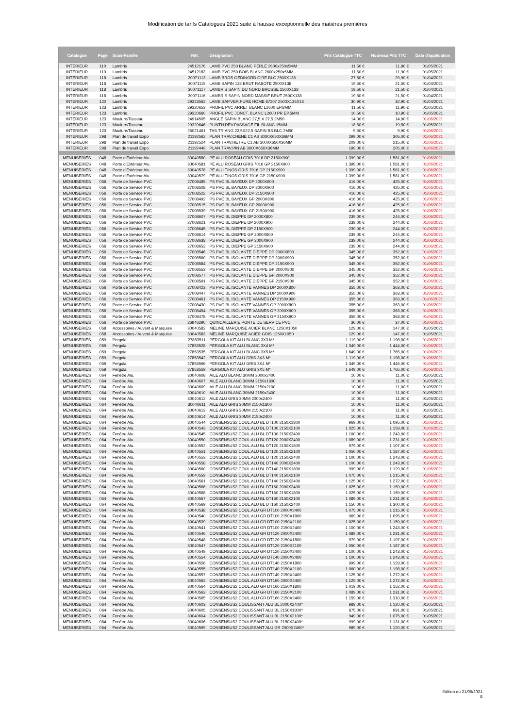Modification de tarifs Catalogues 2021 suite à hausse exceptionnelle des matières premières
| Catalogue | Page | Sous-Famille | Réf. | Désignation | Prix Catalogue TTC | Nouveau Prix TTC | Date d'application |
| --- | --- | --- | --- | --- | --- | --- | --- |
| INTERIEUR | 110 | Lambris | 24512176 | LAMB.PVC 250 BLANC PERLE 2600x250x5MM | 11,50 € | 11,90 € | 01/05/2021 |
| INTERIEUR | 110 | Lambris | 24512183 | LAMB.PVC 250 BOIS BLANC 2600x250x5MM | 11,50 € | 11,90 € | 01/05/2021 |
| INTERIEUR | 118 | Lambris | 30071113 | LAMB BROS GEDINORD CIRE BLC 2500X138 | 27,50 € | 29,90 € | 01/04/2021 |
| INTERIEUR | 118 | Lambris | 30071115 | LAMB.SAPIN 138 BRUT RABOTE 2500X138 | 19,50 € | 21,50 € | 01/04/2021 |
| INTERIEUR | 118 | Lambris | 30071117 | LAMBRIS SAPIN DU NORD BROSSE 2500X138 | 19,50 € | 21,50 € | 01/04/2021 |
| INTERIEUR | 118 | Lambris | 30071116 | LAMBRIS SAPIN NORD MASSIF BRUT 2500X138 | 19,50 € | 21,50 € | 01/04/2021 |
| INTERIEUR | 120 | Lambris | 29323562 | LAMB.SAP.VER.PURE HOME 87207 2500X135X13 | 30,90 € | 32,90 € | 01/04/2021 |
| INTERIEUR | 123 | Lambris | 29320653 | PROFIL PVC ARRET BLANC L2600 EP.8MM | 11,50 € | 11,90 € | 01/05/2021 |
| INTERIEUR | 123 | Lambris | 29320660 | PROFIL PVC JONCT. BLANC L2600 PR EP.5MM | 10,50 € | 10,90 € | 01/05/2021 |
| INTERIEUR | 123 | Moulure/Tasseau | 24914505 | ANGLE SAPIN BLANC 27,5 X 27,5 2M50 | 14,00 € | 14,90 € | 01/06/2021 |
| INTERIEUR | 123 | Moulure/Tasseau | 29320646 | PLINTH.REV.PASSAGE FIL BLANC 15MM | 18,50 € | 19,50 € | 01/05/2021 |
| INTERIEUR | 123 | Moulure/Tasseau | 26021461 | TAS.TRIANG.22,5X22,5 SAPIN BS BLC 2M50 | 9,50 € | 9,90 € | 01/06/2021 |
| INTERIEUR | 298 | Plan de travail Expo | 21192562 | PLAN TRAV.CHENE C1 AB 3000X650X36MM | 299,00 € | 305,00 € | 01/06/2021 |
| INTERIEUR | 298 | Plan de travail Expo | 21192524 | PLAN TRAV.HETRE C1 AB 3000X650X36MM | 209,00 € | 215,00 € | 01/06/2021 |
| INTERIEUR | 298 | Plan de travail Expo | 21192449 | PLAN TRAV.PIN AB 3000X650X36MM | 199,00 € | 205,00 € | 01/06/2021 |
| MENUISERIES | 048 | Porte d'Extérieur Alu. | 30040580 | PE ALU ROSEAU GRIS 7016 DP 2150X900 | 1 399,00 € | 1 581,00 € | 01/06/2021 |
| MENUISERIES | 048 | Porte d'Extérieur Alu. | 30040581 | PE ALU ROSEAU GRIS 7016 GP 2150X900 | 1 399,00 € | 1 581,00 € | 01/06/2021 |
| MENUISERIES | 048 | Porte d'Extérieur Alu. | 30040578 | PE ALU TINOS GRIS 7016 DP 2150X900 | 1 399,00 € | 1 581,00 € | 01/06/2021 |
| MENUISERIES | 048 | Porte d'Extérieur Alu. | 30040579 | PE ALU TINOS GRIS 7016 GP 2150X900 | 1 399,00 € | 1 581,00 € | 01/06/2021 |
| MENUISERIES | 056 | Porte de Service PVC | 27008485 | PS PVC BL BAYEUX DP 2000X800 | 416,00 € | 425,00 € | 01/06/2021 |
| MENUISERIES | 056 | Porte de Service PVC | 27008508 | PS PVC BL BAYEUX DP 2000X900 | 416,00 € | 425,00 € | 01/06/2021 |
| MENUISERIES | 056 | Porte de Service PVC | 27008522 | PS PVC BL BAYEUX DP 2150X900 | 416,00 € | 425,00 € | 01/06/2021 |
| MENUISERIES | 056 | Porte de Service PVC | 27008492 | PS PVC BL BAYEUX GP 2000X800 | 416,00 € | 425,00 € | 01/06/2021 |
| MENUISERIES | 056 | Porte de Service PVC | 27008515 | PS PVC BL BAYEUX GP 2000X900 | 416,00 € | 425,00 € | 01/06/2021 |
| MENUISERIES | 056 | Porte de Service PVC | 27008539 | PS PVC BL BAYEUX GP 2150X900 | 416,00 € | 425,00 € | 01/06/2021 |
| MENUISERIES | 056 | Porte de Service PVC | 27008607 | PS PVC BL DIEPPE DP 2000X800 | 239,00 € | 244,00 € | 01/06/2021 |
| MENUISERIES | 056 | Porte de Service PVC | 27008621 | PS PVC BL DIEPPE DP 2000X900 | 239,00 € | 244,00 € | 01/06/2021 |
| MENUISERIES | 056 | Porte de Service PVC | 27008645 | PS PVC BL DIEPPE DP 2150X900 | 239,00 € | 244,00 € | 01/06/2021 |
| MENUISERIES | 056 | Porte de Service PVC | 27008614 | PS PVC BL DIEPPE GP 2000X800 | 239,00 € | 244,00 € | 01/06/2021 |
| MENUISERIES | 056 | Porte de Service PVC | 27008638 | PS PVC BL DIEPPE GP 2000X900 | 239,00 € | 244,00 € | 01/06/2021 |
| MENUISERIES | 056 | Porte de Service PVC | 27008652 | PS PVC BL DIEPPE GP 2150X900 | 239,00 € | 244,00 € | 01/06/2021 |
| MENUISERIES | 056 | Porte de Service PVC | 27008546 | PS PVC BL ISOLANTE DIEPPE DP 2000X800 | 345,00 € | 352,00 € | 01/06/2021 |
| MENUISERIES | 056 | Porte de Service PVC | 27008560 | PS PVC BL ISOLANTE DIEPPE DP 2000X900 | 345,00 € | 352,00 € | 01/06/2021 |
| MENUISERIES | 056 | Porte de Service PVC | 27008584 | PS PVC BL ISOLANTE DIEPPE DP 2150X900 | 345,00 € | 352,00 € | 01/06/2021 |
| MENUISERIES | 056 | Porte de Service PVC | 27008553 | PS PVC BL ISOLANTE DIEPPE GP 2000X800 | 345,00 € | 352,00 € | 01/06/2021 |
| MENUISERIES | 056 | Porte de Service PVC | 27008577 | PS PVC BL ISOLANTE DIEPPE GP 2000X900 | 345,00 € | 352,00 € | 01/06/2021 |
| MENUISERIES | 056 | Porte de Service PVC | 27008591 | PS PVC BL ISOLANTE DIEPPE GP 2150X900 | 345,00 € | 352,00 € | 01/06/2021 |
| MENUISERIES | 056 | Porte de Service PVC | 27008423 | PS PVC BL ISOLANTE VANNES DP 2000X800 | 355,00 € | 363,00 € | 01/06/2021 |
| MENUISERIES | 056 | Porte de Service PVC | 27008447 | PS PVC BL ISOLANTE VANNES DP 2000X900 | 355,00 € | 363,00 € | 01/06/2021 |
| MENUISERIES | 056 | Porte de Service PVC | 27008461 | PS PVC BL ISOLANTE VANNES DP 2150X900 | 355,00 € | 363,00 € | 01/06/2021 |
| MENUISERIES | 056 | Porte de Service PVC | 27008430 | PS PVC BL ISOLANTE VANNES GP 2000X800 | 355,00 € | 363,00 € | 01/06/2021 |
| MENUISERIES | 056 | Porte de Service PVC | 27008454 | PS PVC BL ISOLANTE VANNES GP 2000X900 | 355,00 € | 363,00 € | 01/06/2021 |
| MENUISERIES | 056 | Porte de Service PVC | 27008478 | PS PVC BL ISOLANTE VANNES GP 2150X900 | 355,00 € | 363,00 € | 01/06/2021 |
| MENUISERIES | 056 | Porte de Service PVC | 26946290 | QUINCAILLERIE PORTE DE SERVICE PVC | 36,00 € | 37,00 € | 01/06/2021 |
| MENUISERIES | 058 | Accessoires / Auvent & Marquise | 30040582 | MELINE MARQUISE ACIER BLANC 1250X1050 | 129,00 € | 147,00 € | 01/05/2021 |
| MENUISERIES | 058 | Accessoires / Auvent & Marquise | 30040583 | MELINE MARQUISE ACIER GRIS 1250X1050 | 129,00 € | 147,00 € | 01/05/2021 |
| MENUISERIES | 059 | Pergola | 27853511 | PERGOLA KIT ALU BLANC 3X3 M* | 1 119,00 € | 1 198,00 € | 01/06/2021 |
| MENUISERIES | 059 | Pergola | 27853528 | PERGOLA KIT ALU BLANC 3X4 M* | 1 349,00 € | 1 444,00 € | 01/06/2021 |
| MENUISERIES | 059 | Pergola | 27853535 | PERGOLA KIT ALU BLANC 3X5 M* | 1 649,00 € | 1 765,00 € | 01/06/2021 |
| MENUISERIES | 059 | Pergola | 27853542 | PERGOLA KIT ALU GRIS 3X3 M* | 1 119,00 € | 1 198,00 € | 01/06/2021 |
| MENUISERIES | 059 | Pergola | 27853566 | PERGOLA KIT ALU GRIS 3X4 M* | 1 349,00 € | 1 446,00 € | 01/06/2021 |
| MENUISERIES | 059 | Pergola | 27853559 | PERGOLA KIT ALU GRIS 3X5 M* | 1 649,00 € | 1 765,00 € | 01/06/2021 |
| MENUISERIES | 064 | Fenêtre Alu. | 30040608 | AILE ALU BLANC 30MM 2000x2400 | 10,00 € | 11,00 € | 01/05/2021 |
| MENUISERIES | 064 | Fenêtre Alu. | 30040607 | AILE ALU BLANC 30MM 2150x1800 | 10,00 € | 11,00 € | 01/05/2021 |
| MENUISERIES | 064 | Fenêtre Alu. | 30040609 | AILE ALU BLANC 30MM 2150x2100 | 10,00 € | 11,00 € | 01/05/2021 |
| MENUISERIES | 064 | Fenêtre Alu. | 30040610 | AILE ALU BLANC 30MM 2150x2400 | 10,00 € | 11,00 € | 01/05/2021 |
| MENUISERIES | 064 | Fenêtre Alu. | 30040612 | AILE ALU GRIS 30MM 2000x2400 | 10,00 € | 11,00 € | 01/05/2021 |
| MENUISERIES | 064 | Fenêtre Alu. | 30040611 | AILE ALU GRIS 30MM 2150x1800 | 10,00 € | 11,00 € | 01/05/2021 |
| MENUISERIES | 064 | Fenêtre Alu. | 30040613 | AILE ALU GRIS 30MM 2150x2100 | 10,00 € | 11,00 € | 01/05/2021 |
| MENUISERIES | 064 | Fenêtre Alu. | 30040614 | AILE ALU GRIS 30MM 2150x2400 | 10,00 € | 11,00 € | 01/05/2021 |
| MENUISERIES | 064 | Fenêtre Alu. | 30040544 | CONSENSUS2 COUL.ALU BL DT100 2150X1800 | 969,00 € | 1 095,00 € | 01/06/2021 |
| MENUISERIES | 064 | Fenêtre Alu. | 30040543 | CONSENSUS2 COUL.ALU BL DT100 2150X2100 | 1 025,00 € | 1 159,00 € | 01/06/2021 |
| MENUISERIES | 064 | Fenêtre Alu. | 30040545 | CONSENSUS2 COUL.ALU BL DT100 2150X2400 | 1 100,00 € | 1 243,00 € | 01/06/2021 |
| MENUISERIES | 064 | Fenêtre Alu. | 30040550 | CONSENSUS2 COUL.ALU BL DT120 2000X2400 | 1 089,00 € | 1 231,00 € | 01/06/2021 |
| MENUISERIES | 064 | Fenêtre Alu. | 30040552 | CONSENSUS2 COUL.ALU BL DT120 2150X1800 | 979,00 € | 1 107,00 € | 01/06/2021 |
| MENUISERIES | 064 | Fenêtre Alu. | 30040551 | CONSENSUS2 COUL.ALU BL DT120 2150X2100 | 1 050,00 € | 1 187,00 € | 01/06/2021 |
| MENUISERIES | 064 | Fenêtre Alu. | 30040553 | CONSENSUS2 COUL.ALU BL DT120 2150X2400 | 1 100,00 € | 1 243,00 € | 01/06/2021 |
| MENUISERIES | 064 | Fenêtre Alu. | 30040558 | CONSENSUS2 COUL.ALU BL DT140 2000X2400 | 1 100,00 € | 1 243,00 € | 01/06/2021 |
| MENUISERIES | 064 | Fenêtre Alu. | 30040560 | CONSENSUS2 COUL.ALU BL DT140 2150X1800 | 999,00 € | 1 129,00 € | 01/06/2021 |
| MENUISERIES | 064 | Fenêtre Alu. | 30040559 | CONSENSUS2 COUL.ALU BL DT140 2150X2100 | 1 075,00 € | 1 215,00 € | 01/06/2021 |
| MENUISERIES | 064 | Fenêtre Alu. | 30040561 | CONSENSUS2 COUL.ALU BL DT140 2150X2400 | 1 125,00 € | 1 272,00 € | 01/06/2021 |
| MENUISERIES | 064 | Fenêtre Alu. | 30040566 | CONSENSUS2 COUL.ALU BL DT160 2000X2400 | 1 025,00 € | 1 159,00 € | 01/06/2021 |
| MENUISERIES | 064 | Fenêtre Alu. | 30040568 | CONSENSUS2 COUL.ALU BL DT160 2150X1800 | 1 025,00 € | 1 159,00 € | 01/06/2021 |
| MENUISERIES | 064 | Fenêtre Alu. | 30040567 | CONSENSUS2 COUL.ALU BL DT160 2150X2100 | 1 089,00 € | 1 231,00 € | 01/06/2021 |
| MENUISERIES | 064 | Fenêtre Alu. | 30040569 | CONSENSUS2 COUL.ALU BL DT160 2150X2400 | 1 150,00 € | 1 300,00 € | 01/06/2021 |
| MENUISERIES | 064 | Fenêtre Alu. | 30040538 | CONSENSUS2 COUL.ALU GR DT100 2000X2400 | 1 075,00 € | 1 215,00 € | 01/06/2021 |
| MENUISERIES | 064 | Fenêtre Alu. | 30040540 | CONSENSUS2 COUL.ALU GR DT100 2150X1800 | 969,00 € | 1 095,00 € | 01/06/2021 |
| MENUISERIES | 064 | Fenêtre Alu. | 30040539 | CONSENSUS2 COUL.ALU GR DT100 2150X2100 | 1 025,00 € | 1 159,00 € | 01/06/2021 |
| MENUISERIES | 064 | Fenêtre Alu. | 30040541 | CONSENSUS2 COUL.ALU GR DT100 2150X2400 | 1 100,00 € | 1 243,00 € | 01/06/2021 |
| MENUISERIES | 064 | Fenêtre Alu. | 30040546 | CONSENSUS2 COUL.ALU GR DT120 2000X2400 | 1 089,00 € | 1 231,00 € | 01/06/2021 |
| MENUISERIES | 064 | Fenêtre Alu. | 30040548 | CONSENSUS2 COUL.ALU GR DT120 2150X1800 | 979,00 € | 1 107,00 € | 01/06/2021 |
| MENUISERIES | 064 | Fenêtre Alu. | 30040547 | CONSENSUS2 COUL.ALU GR DT120 2150X2100 | 1 050,00 € | 1 187,00 € | 01/06/2021 |
| MENUISERIES | 064 | Fenêtre Alu. | 30040549 | CONSENSUS2 COUL.ALU GR DT120 2150X2400 | 1 100,00 € | 1 243,00 € | 01/06/2021 |
| MENUISERIES | 064 | Fenêtre Alu. | 30040554 | CONSENSUS2 COUL.ALU GR DT140 2000X2400 | 1 100,00 € | 1 243,00 € | 01/06/2021 |
| MENUISERIES | 064 | Fenêtre Alu. | 30040556 | CONSENSUS2 COUL.ALU GR DT140 2150X1800 | 999,00 € | 1 129,00 € | 01/06/2021 |
| MENUISERIES | 064 | Fenêtre Alu. | 30040555 | CONSENSUS2 COUL.ALU GR DT140 2150X2100 | 1 060,00 € | 1 198,00 € | 01/06/2021 |
| MENUISERIES | 064 | Fenêtre Alu. | 30040557 | CONSENSUS2 COUL.ALU GR DT140 2150X2400 | 1 125,00 € | 1 272,00 € | 01/06/2021 |
| MENUISERIES | 064 | Fenêtre Alu. | 30040562 | CONSENSUS2 COUL.ALU GR DT160 2000X2400 | 1 125,00 € | 1 272,00 € | 01/06/2021 |
| MENUISERIES | 064 | Fenêtre Alu. | 30040564 | CONSENSUS2 COUL.ALU GR DT160 2150X1800 | 1 019,00 € | 1 152,00 € | 01/06/2021 |
| MENUISERIES | 064 | Fenêtre Alu. | 30040563 | CONSENSUS2 COUL.ALU GR DT160 2150X2100 | 1 089,00 € | 1 231,00 € | 01/06/2021 |
| MENUISERIES | 064 | Fenêtre Alu. | 30040565 | CONSENSUS2 COUL.ALU GR DT160 2150X2400 | 1 159,00 € | 1 310,00 € | 01/06/2021 |
| MENUISERIES | 064 | Fenêtre Alu. | 30040603 | CONSENSUS2 COULISSANT ALU BL 2000X2400* | 989,00 € | 1 120,00 € | 01/05/2021 |
| MENUISERIES | 064 | Fenêtre Alu. | 30040605 | CONSENSUS2 COULISSANT ALU BL 2150X1800* | 875,00 € | 991,00 € | 01/05/2021 |
| MENUISERIES | 064 | Fenêtre Alu. | 30040604 | CONSENSUS2 COULISSANT ALU BL 2150X2100* | 949,00 € | 1 075,00 € | 01/05/2021 |
| MENUISERIES | 064 | Fenêtre Alu. | 30040606 | CONSENSUS2 COULISSANT ALU BL 2150X2400* | 999,00 € | 1 131,00 € | 01/05/2021 |
| MENUISERIES | 064 | Fenêtre Alu. | 30040599 | CONSENSUS2 COULISSANT ALU GR 2000X2400* | 989,00 € | 1 120,00 € | 01/05/2021 |
Edition du 21/05/2021
8